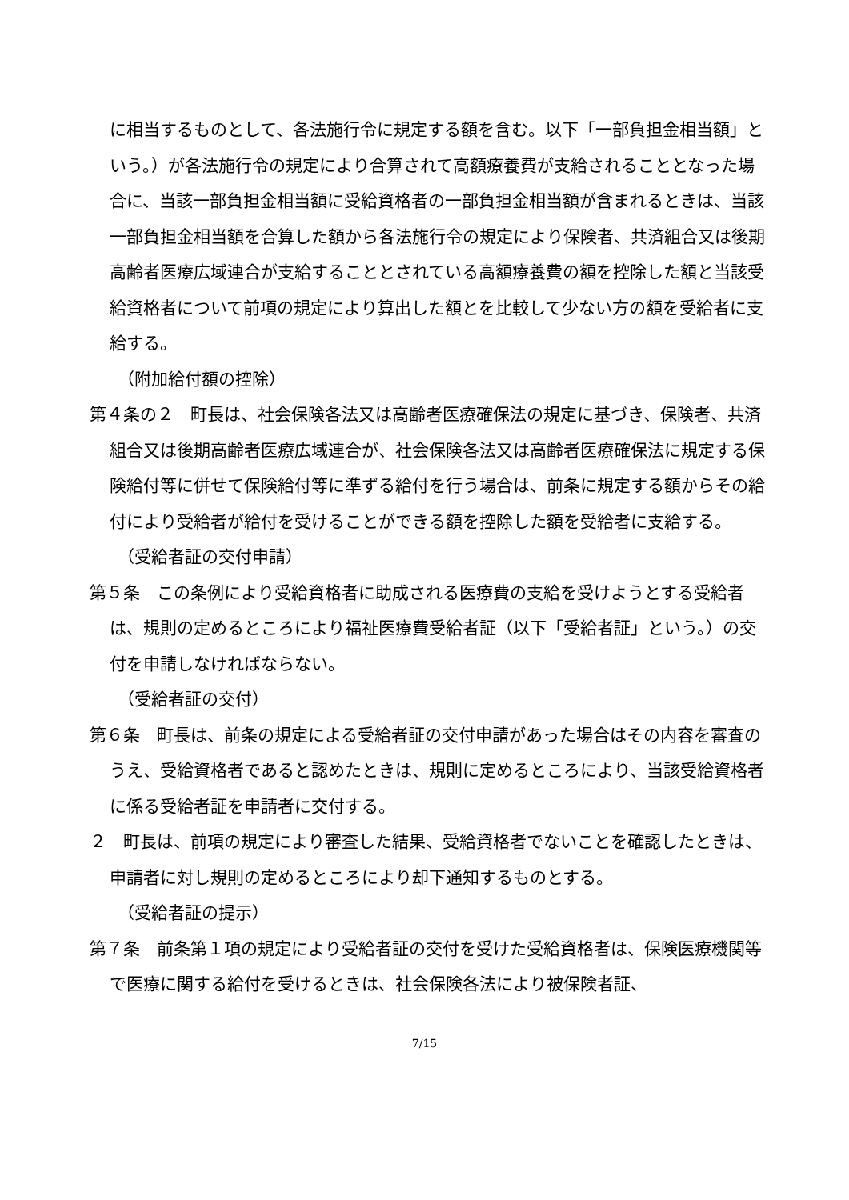に相当するものとして、各法施行令に規定する額を含む。以下「一部負担金相当額」という。）が各法施行令の規定により合算されて高額療養費が支給されることとなった場合に、当該一部負担金相当額に受給資格者の一部負担金相当額が含まれるときは、当該一部負担金相当額を合算した額から各法施行令の規定により保険者、共済組合又は後期高齢者医療広域連合が支給することとされている高額療養費の額を控除した額と当該受給資格者について前項の規定により算出した額とを比較して少ない方の額を受給者に支給する。
（附加給付額の控除）
第４条の２　町長は、社会保険各法又は高齢者医療確保法の規定に基づき、保険者、共済組合又は後期高齢者医療広域連合が、社会保険各法又は高齢者医療確保法に規定する保険給付等に併せて保険給付等に準ずる給付を行う場合は、前条に規定する額からその給付により受給者が給付を受けることができる額を控除した額を受給者に支給する。
（受給者証の交付申請）
第５条　この条例により受給資格者に助成される医療費の支給を受けようとする受給者は、規則の定めるところにより福祉医療費受給者証（以下「受給者証」という。）の交付を申請しなければならない。
（受給者証の交付）
第６条　町長は、前条の規定による受給者証の交付申請があった場合はその内容を審査のうえ、受給資格者であると認めたときは、規則に定めるところにより、当該受給資格者に係る受給者証を申請者に交付する。
２　町長は、前項の規定により審査した結果、受給資格者でないことを確認したときは、申請者に対し規則の定めるところにより却下通知するものとする。
（受給者証の提示）
第７条　前条第１項の規定により受給者証の交付を受けた受給資格者は、保険医療機関等で医療に関する給付を受けるときは、社会保険各法により被保険者証、
7/15